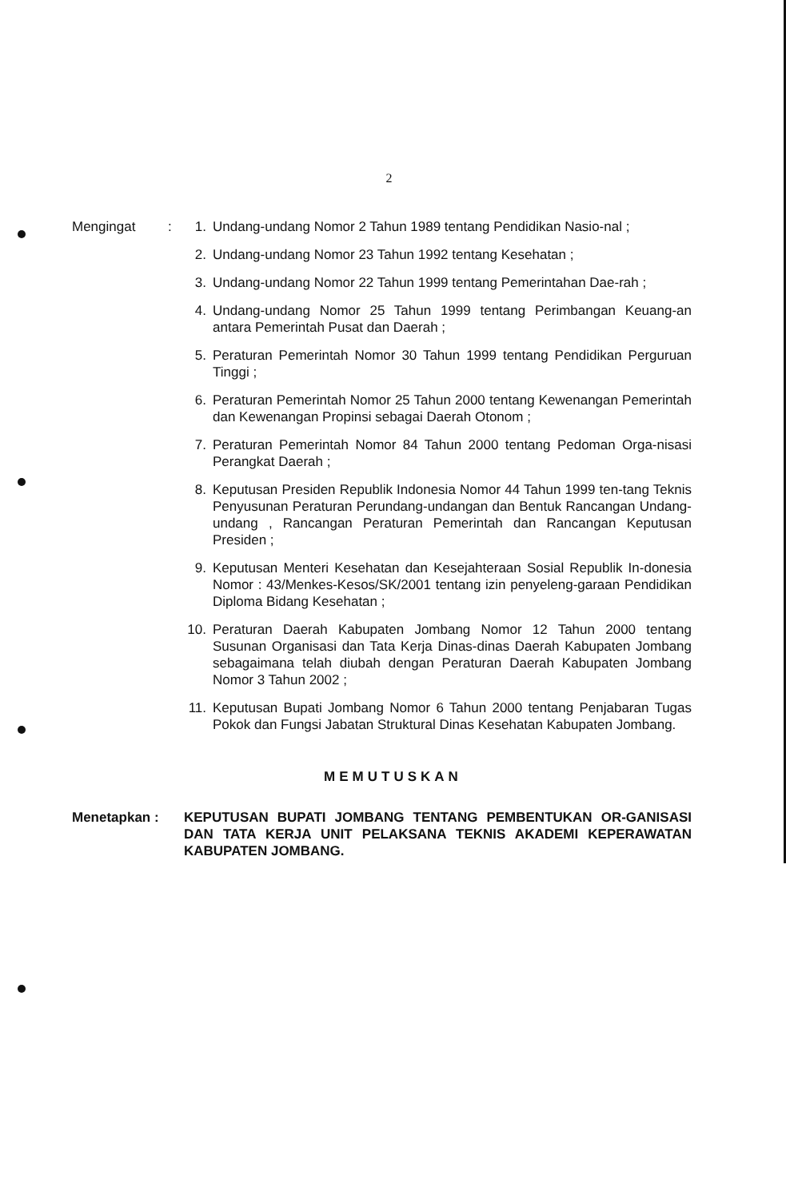2
Mengingat : 1. Undang-undang Nomor 2 Tahun 1989 tentang Pendidikan Nasio-nal ;
2. Undang-undang Nomor 23 Tahun 1992 tentang Kesehatan ;
3. Undang-undang Nomor 22 Tahun 1999 tentang Pemerintahan Dae-rah ;
4. Undang-undang Nomor 25 Tahun 1999 tentang Perimbangan Keuang-an antara Pemerintah Pusat dan Daerah ;
5. Peraturan Pemerintah Nomor 30 Tahun 1999 tentang Pendidikan Perguruan Tinggi ;
6. Peraturan Pemerintah Nomor 25 Tahun 2000 tentang Kewenangan Pemerintah dan Kewenangan Propinsi sebagai Daerah Otonom ;
7. Peraturan Pemerintah Nomor 84 Tahun 2000 tentang Pedoman Orga-nisasi Perangkat Daerah ;
8. Keputusan Presiden Republik Indonesia Nomor 44 Tahun 1999 ten-tang Teknis Penyusunan Peraturan Perundang-undangan dan Bentuk Rancangan Undang-undang , Rancangan Peraturan Pemerintah dan Rancangan Keputusan Presiden ;
9. Keputusan Menteri Kesehatan dan Kesejahteraan Sosial Republik In-donesia Nomor : 43/Menkes-Kesos/SK/2001 tentang izin penyeleng-garaan Pendidikan Diploma Bidang Kesehatan ;
10.
Peraturan Daerah Kabupaten Jombang Nomor 12 Tahun 2000 tentang Susunan Organisasi dan Tata Kerja Dinas-dinas Daerah Kabupaten Jombang sebagaimana telah diubah dengan Peraturan Daerah Kabupaten Jombang Nomor 3 Tahun 2002 ;
11.
Keputusan Bupati Jombang Nomor 6 Tahun 2000 tentang Penjabaran Tugas Pokok dan Fungsi Jabatan Struktural Dinas Kesehatan Kabupaten Jombang.
MEMUTUSKAN
Menetapkan : KEPUTUSAN BUPATI JOMBANG TENTANG PEMBENTUKAN OR-GANISASI DAN TATA KERJA UNIT PELAKSANA TEKNIS AKADEMI KEPERAWATAN KABUPATEN JOMBANG.